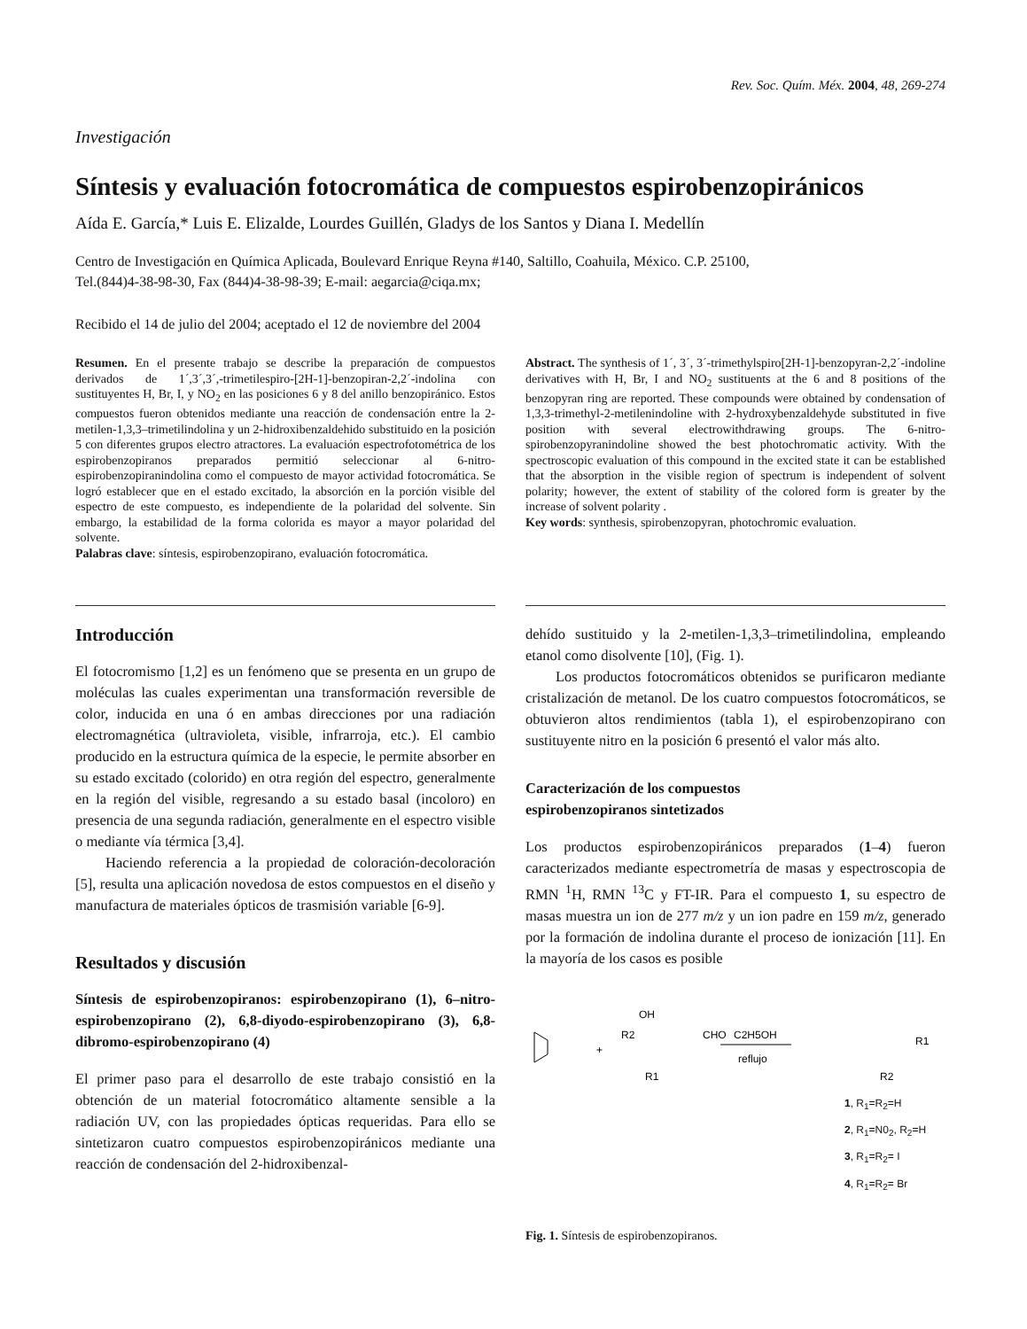Rev. Soc. Quím. Méx. 2004, 48, 269-274
Investigación
Síntesis y evaluación fotocromática de compuestos espirobenzopiránicos
Aída E. García,* Luis E. Elizalde, Lourdes Guillén, Gladys de los Santos y Diana I. Medellín
Centro de Investigación en Química Aplicada, Boulevard Enrique Reyna #140, Saltillo, Coahuila, México. C.P. 25100,
Tel.(844)4-38-98-30, Fax (844)4-38-98-39; E-mail: aegarcia@ciqa.mx;
Recibido el 14 de julio del 2004; aceptado el 12 de noviembre del 2004
Resumen. En el presente trabajo se describe la preparación de compuestos derivados de 1´,3´,3´,-trimetilespiro-[2H-1]-benzopiran-2,2´-indolina con sustituyentes H, Br, I, y NO<sub>2</sub> en las posiciones 6 y 8 del anillo benzopiránico. Estos compuestos fueron obtenidos mediante una reacción de condensación entre la 2-metilen-1,3,3–trimetilindolina y un 2-hidroxibenzaldehido substituido en la posición 5 con diferentes grupos electro atractores. La evaluación espectrofotométrica de los espirobenzopiranos preparados permitió seleccionar al 6-nitro-espirobenzopiranindolina como el compuesto de mayor actividad fotocromática. Se logró establecer que en el estado excitado, la absorción en la porción visible del espectro de este compuesto, es independiente de la polaridad del solvente. Sin embargo, la estabilidad de la forma colorida es mayor a mayor polaridad del solvente.
Palabras clave: síntesis, espirobenzopirano, evaluación fotocromática.
Abstract. The synthesis of 1´, 3´, 3´-trimethylspiro[2H-1]-benzopyran-2,2´-indoline derivatives with H, Br, I and NO<sub>2</sub> sustituents at the 6 and 8 positions of the benzopyran ring are reported. These compounds were obtained by condensation of 1,3,3-trimethyl-2-metilenindoline with 2-hydroxybenzaldehyde substituted in five position with several electrowithdrawing groups. The 6-nitro-spirobenzopyranindoline showed the best photochromatic activity. With the spectroscopic evaluation of this compound in the excited state it can be established that the absorption in the visible region of spectrum is independent of solvent polarity; however, the extent of stability of the colored form is greater by the increase of solvent polarity .
Key words: synthesis, spirobenzopyran, photochromic evaluation.
Introducción
El fotocromismo [1,2] es un fenómeno que se presenta en un grupo de moléculas las cuales experimentan una transformación reversible de color, inducida en una ó en ambas direcciones por una radiación electromagnética (ultravioleta, visible, infrarroja, etc.). El cambio producido en la estructura química de la especie, le permite absorber en su estado excitado (colorido) en otra región del espectro, generalmente en la región del visible, regresando a su estado basal (incoloro) en presencia de una segunda radiación, generalmente en el espectro visible o mediante vía térmica [3,4].
Haciendo referencia a la propiedad de coloración-decoloración [5], resulta una aplicación novedosa de estos compuestos en el diseño y manufactura de materiales ópticos de trasmisión variable [6-9].
Resultados y discusión
Síntesis de espirobenzopiranos: espirobenzopirano (1), 6–nitro-espirobenzopirano (2), 6,8-diyodo-espirobenzopirano (3), 6,8-dibromo-espirobenzopirano (4)
El primer paso para el desarrollo de este trabajo consistió en la obtención de un material fotocromático altamente sensible a la radiación UV, con las propiedades ópticas requeridas. Para ello se sintetizaron cuatro compuestos espirobenzopiránicos mediante una reacción de condensación del 2-hidroxibenzal-
dehído sustituido y la 2-metilen-1,3,3–trimetilindolina, empleando etanol como disolvente [10], (Fig. 1).
Los productos fotocromáticos obtenidos se purificaron mediante cristalización de metanol. De los cuatro compuestos fotocromáticos, se obtuvieron altos rendimientos (tabla 1), el espirobenzopirano con sustituyente nitro en la posición 6 presentó el valor más alto.
Caracterización de los compuestos
espirobenzopiranos sintetizados
Los productos espirobenzopiránicos preparados (1–4) fueron caracterizados mediante espectrometría de masas y espectroscopia de RMN <sup>1</sup>H, RMN <sup>13</sup>C y FT-IR. Para el compuesto 1, su espectro de masas muestra un ion de 277 m/z y un ion padre en 159 m/z, generado por la formación de indolina durante el proceso de ionización [11]. En la mayoría de los casos es posible
+
OH
R2
CHO
R1
C2H5OH
reflujo
R1
R2
1, R<sub>1</sub>=R<sub>2</sub>=H
2, R<sub>1</sub>=N0<sub>2</sub>, R<sub>2</sub>=H
3, R<sub>1</sub>=R<sub>2</sub>= I
4, R<sub>1</sub>=R<sub>2</sub>= Br
Fig. 1. Síntesis de espirobenzopiranos.